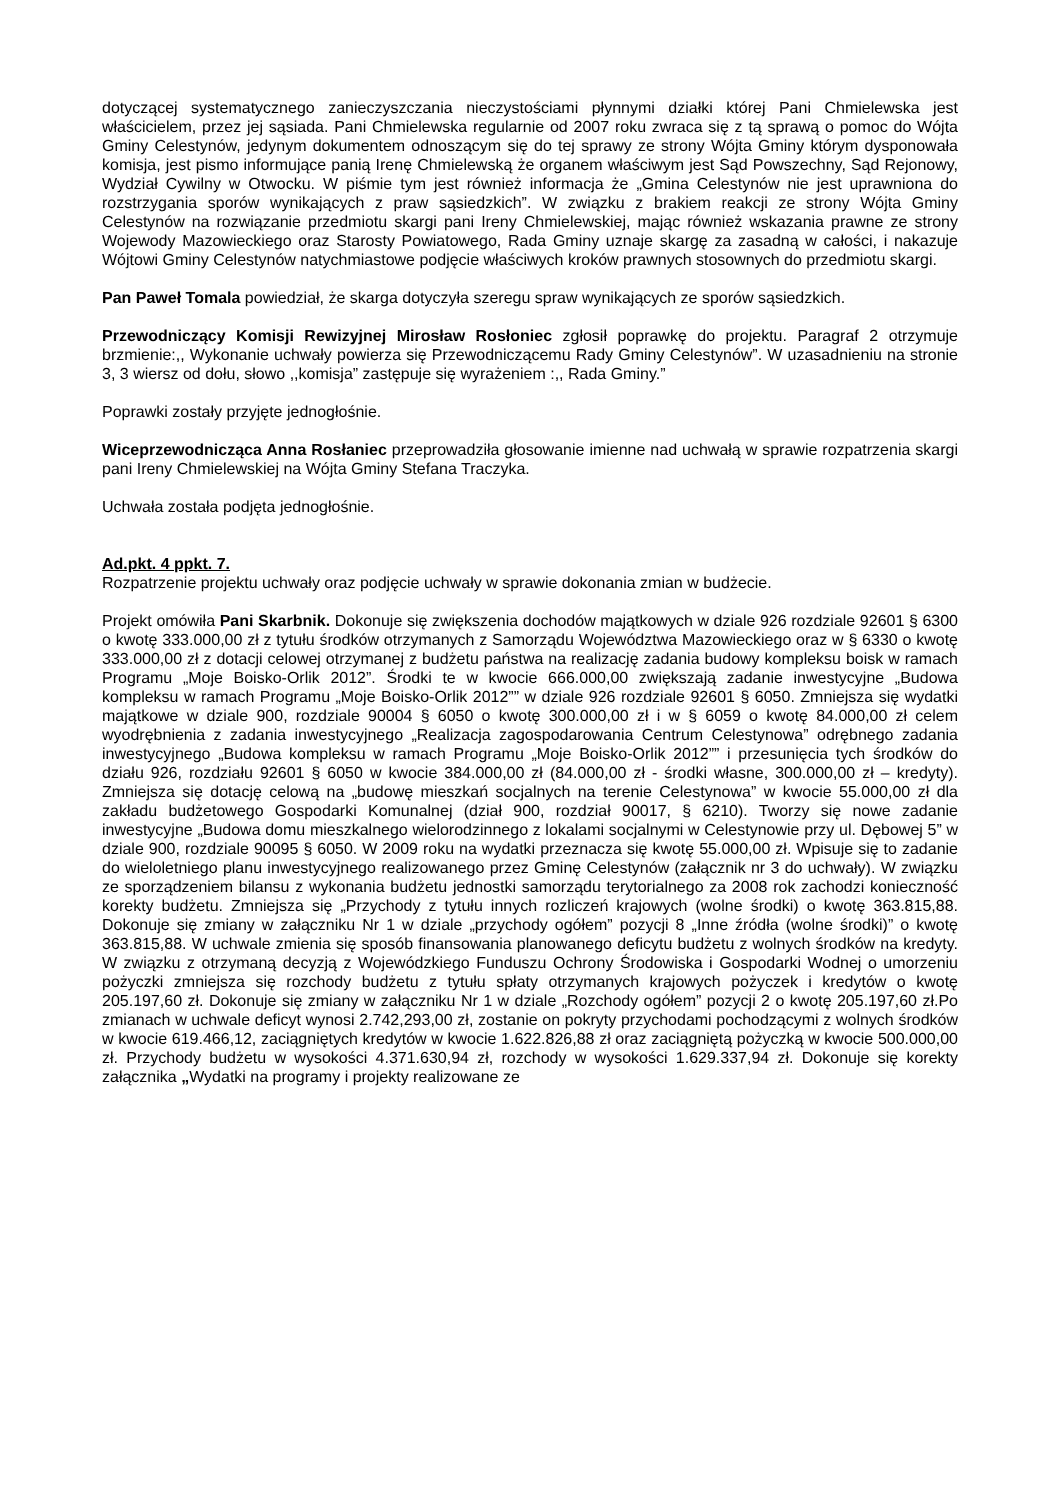dotyczącej systematycznego zanieczyszczania nieczystościami płynnymi działki której Pani Chmielewska jest właścicielem, przez jej sąsiada. Pani Chmielewska regularnie od 2007 roku zwraca się z tą sprawą o pomoc do Wójta Gminy Celestynów, jedynym dokumentem odnoszącym się do tej sprawy ze strony Wójta Gminy którym dysponowała komisja, jest pismo informujące panią Irenę Chmielewską że organem właściwym jest Sąd Powszechny, Sąd Rejonowy, Wydział Cywilny w Otwocku. W piśmie tym jest również informacja że „Gmina Celestynów nie jest uprawniona do rozstrzygania sporów wynikających z praw sąsiedzkich”. W związku z brakiem reakcji ze strony Wójta Gminy Celestynów na rozwiązanie przedmiotu skargi pani Ireny Chmielewskiej, mając również wskazania prawne ze strony Wojewody Mazowieckiego oraz Starosty Powiatowego, Rada Gminy uznaje skargę za zasadną w całości, i nakazuje Wójtowi Gminy Celestynów natychmiastowe podjęcie właściwych kroków prawnych stosownych do przedmiotu skargi.
Pan Paweł Tomala powiedział, że skarga dotyczyła szeregu spraw wynikających ze sporów sąsiedzkich.
Przewodniczący Komisji Rewizyjnej Mirosław Rosłoniec zgłosił poprawkę do projektu. Paragraf 2 otrzymuje brzmienie:,, Wykonanie uchwały powierza się Przewodniczącemu Rady Gminy Celestynów”. W uzasadnieniu na stronie 3, 3 wiersz od dołu, słowo ,,komisja” zastępuje się wyrażeniem :,, Rada Gminy.”
Poprawki zostały przyjęte jednogłośnie.
Wiceprzewodnicząca Anna Rosłaniec przeprowadziła głosowanie imienne nad uchwałą w sprawie rozpatrzenia skargi pani Ireny Chmielewskiej na Wójta Gminy Stefana Traczyka.
Uchwała została podjęta jednogłośnie.
Ad.pkt. 4 ppkt. 7.
Rozpatrzenie projektu uchwały oraz podjęcie uchwały w sprawie dokonania zmian w budżecie.
Projekt omówiła Pani Skarbnik. Dokonuje się zwiększenia dochodów majątkowych w dziale 926 rozdziale 92601 § 6300 o kwotę 333.000,00 zł z tytułu środków otrzymanych z Samorządu Województwa Mazowieckiego oraz w § 6330 o kwotę 333.000,00 zł z dotacji celowej otrzymanej z budżetu państwa na realizację zadania budowy kompleksu boisk w ramach Programu „Moje Boisko-Orlik 2012”. Środki te w kwocie 666.000,00 zwiększają zadanie inwestycyjne „Budowa kompleksu w ramach Programu „Moje Boisko-Orlik 2012”” w dziale 926 rozdziale 92601 § 6050. Zmniejsza się wydatki majątkowe w dziale 900, rozdziale 90004 § 6050 o kwotę 300.000,00 zł i w § 6059 o kwotę 84.000,00 zł celem wyodrębnienia z zadania inwestycyjnego „Realizacja zagospodarowania Centrum Celestynowa” odrębnego zadania inwestycyjnego „Budowa kompleksu w ramach Programu „Moje Boisko-Orlik 2012”” i przesunięcia tych środków do działu 926, rozdziału 92601 § 6050 w kwocie 384.000,00 zł (84.000,00 zł - środki własne, 300.000,00 zł – kredyty). Zmniejsza się dotację celową na „budowę mieszkań socjalnych na terenie Celestynowa” w kwocie 55.000,00 zł dla zakładu budżetowego Gospodarki Komunalnej (dział 900, rozdział 90017, § 6210). Tworzy się nowe zadanie inwestycyjne „Budowa domu mieszkalnego wielorodzinnego z lokalami socjalnymi w Celestynowie przy ul. Dębowej 5” w dziale 900, rozdziale 90095 § 6050. W 2009 roku na wydatki przeznacza się kwotę 55.000,00 zł. Wpisuje się to zadanie do wieloletniego planu inwestycyjnego realizowanego przez Gminę Celestynów (załącznik nr 3 do uchwały). W związku ze sporządzeniem bilansu z wykonania budżetu jednostki samorządu terytorialnego za 2008 rok zachodzi konieczność korekty budżetu. Zmniejsza się „Przychody z tytułu innych rozliczeń krajowych (wolne środki) o kwotę 363.815,88. Dokonuje się zmiany w załączniku Nr 1 w dziale „przychody ogółem” pozycji 8 „Inne źródła (wolne środki)” o kwotę 363.815,88. W uchwale zmienia się sposób finansowania planowanego deficytu budżetu z wolnych środków na kredyty. W związku z otrzymaną decyzją z Wojewódzkiego Funduszu Ochrony Środowiska i Gospodarki Wodnej o umorzeniu pożyczki zmniejsza się rozchody budżetu z tytułu spłaty otrzymanych krajowych pożyczek i kredytów o kwotę 205.197,60 zł. Dokonuje się zmiany w załączniku Nr 1 w dziale „Rozchody ogółem” pozycji 2 o kwotę 205.197,60 zł.Po zmianach w uchwale deficyt wynosi 2.742,293,00 zł, zostanie on pokryty przychodami pochodzącymi z wolnych środków w kwocie 619.466,12, zaciągniętych kredytów w kwocie 1.622.826,88 zł oraz zaciągniętą pożyczką w kwocie 500.000,00 zł. Przychody budżetu w wysokości 4.371.630,94 zł, rozchody w wysokości 1.629.337,94 zł. Dokonuje się korekty załącznika „Wydatki na programy i projekty realizowane ze